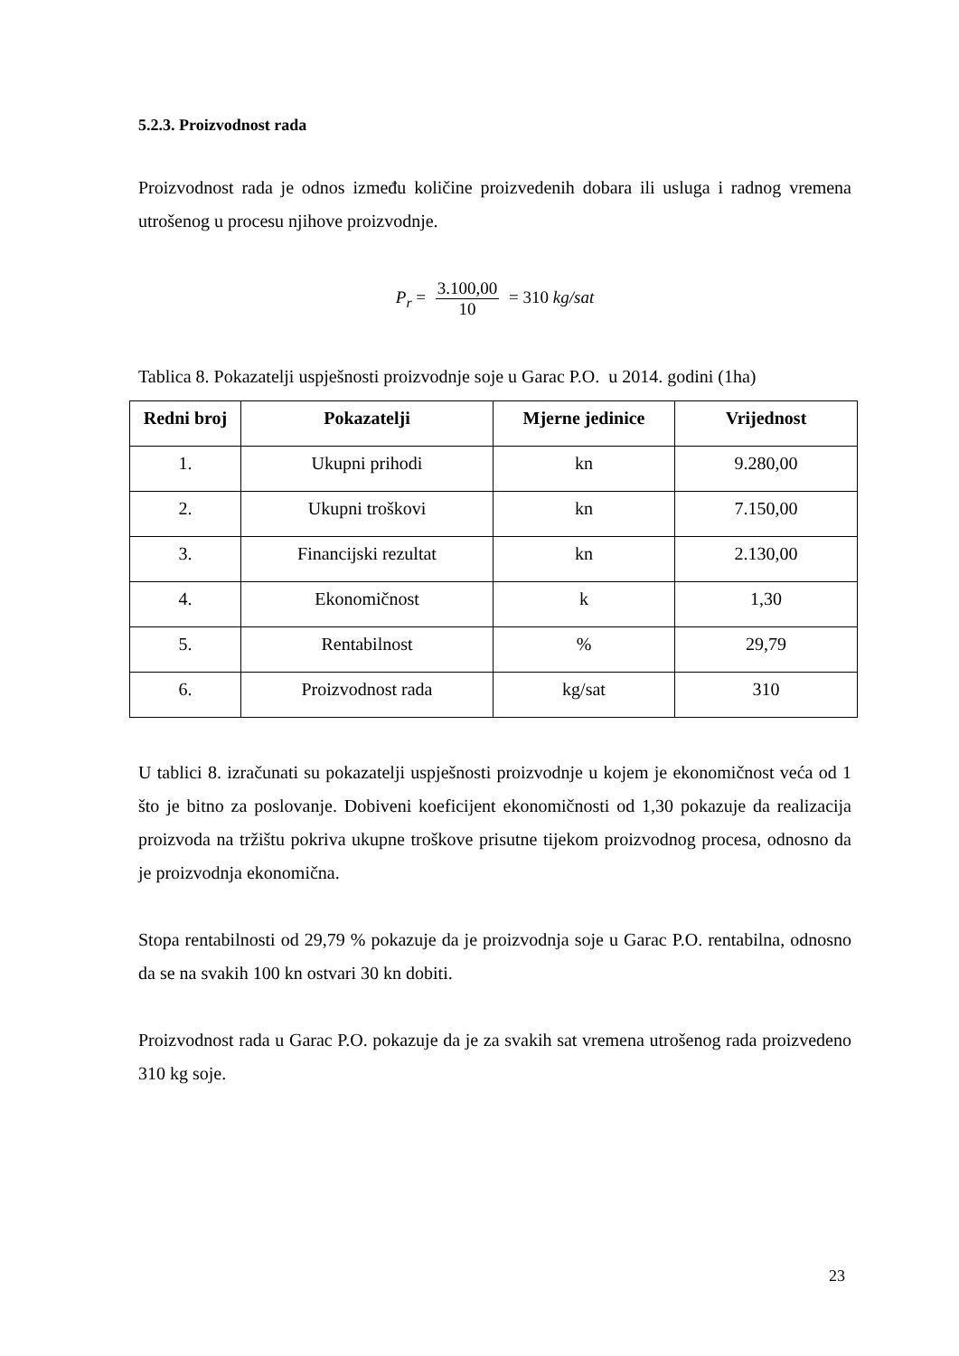5.2.3. Proizvodnost rada
Proizvodnost rada je odnos između količine proizvedenih dobara ili usluga i radnog vremena utrošenog u procesu njihove proizvodnje.
P<sub>r</sub> = 3.100,00 10 = 310 kg/sat
Tablica 8. Pokazatelji uspješnosti proizvodnje soje u Garac P.O. u 2014. godini (1ha)
| Redni broj | Pokazatelji | Mjerne jedinice | Vrijednost |
| --- | --- | --- | --- |
| 1. | Ukupni prihodi | kn | 9.280,00 |
| 2. | Ukupni troškovi | kn | 7.150,00 |
| 3. | Financijski rezultat | kn | 2.130,00 |
| 4. | Ekonomičnost | k | 1,30 |
| 5. | Rentabilnost | % | 29,79 |
| 6. | Proizvodnost rada | kg/sat | 310 |
U tablici 8. izračunati su pokazatelji uspješnosti proizvodnje u kojem je ekonomičnost veća od 1 što je bitno za poslovanje. Dobiveni koeficijent ekonomičnosti od 1,30 pokazuje da realizacija proizvoda na tržištu pokriva ukupne troškove prisutne tijekom proizvodnog procesa, odnosno da je proizvodnja ekonomična.
Stopa rentabilnosti od 29,79 % pokazuje da je proizvodnja soje u Garac P.O. rentabilna, odnosno da se na svakih 100 kn ostvari 30 kn dobiti.
Proizvodnost rada u Garac P.O. pokazuje da je za svakih sat vremena utrošenog rada proizvedeno 310 kg soje.
23